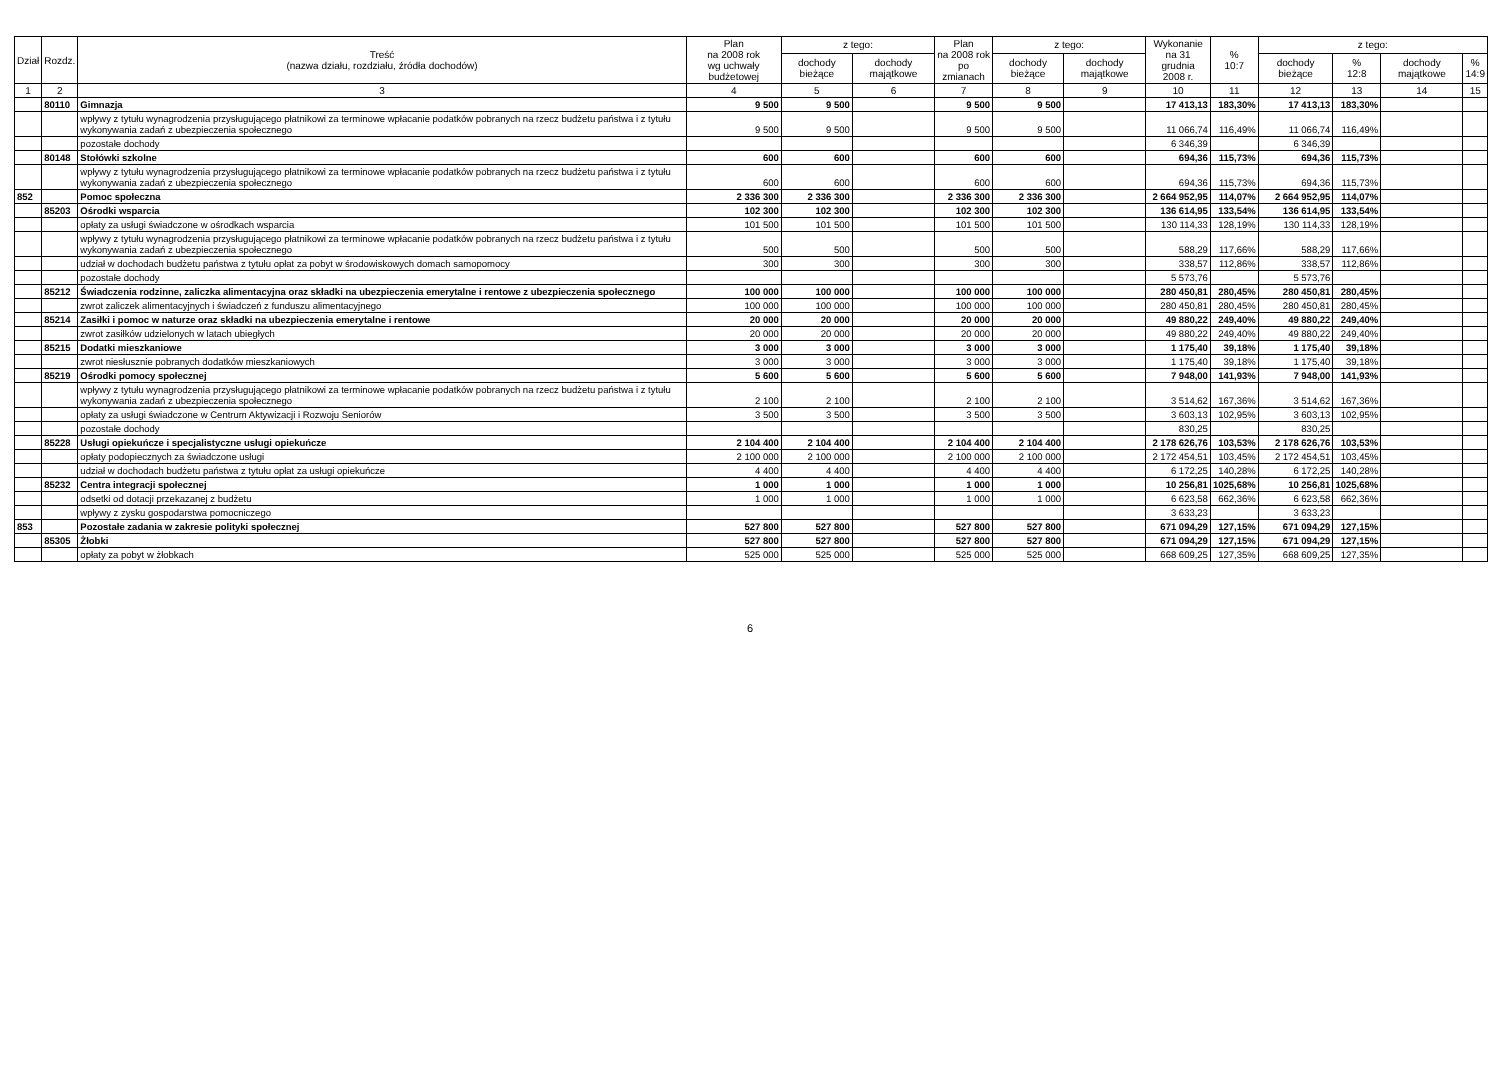| Dział | Rozdz. | Treść (nazwa działu, rozdziału, źródła dochodów) | Plan na 2008 rok wg uchwały budżetowej | z tego: | | Plan na 2008 rok po zmianach | z tego: | | Wykonanie na 31 grudnia 2008 r. | % 10:7 | z tego: | | | |
| --- | --- | --- | --- | --- | --- | --- | --- | --- | --- | --- | --- | --- | --- | --- |
| | | | | dochody bieżące | dochody majątkowe | | dochody bieżące | dochody majątkowe | | | dochody bieżące | % 12:8 | dochody majątkowe | % 14:9 |
| 1 | 2 | 3 | 4 | 5 | 6 | 7 | 8 | 9 | 10 | 11 | 12 | 13 | 14 | 15 |
| | 80110 | Gimnazja | 9 500 | 9 500 | | 9 500 | 9 500 | | 17 413,13 | 183,30% | 17 413,13 | 183,30% | | |
| | | wpływy z tytułu wynagrodzenia przysługującego płatnikowi za terminowe wpłacanie podatków pobranych na rzecz budżetu państwa i z tytułu wykonywania zadań z ubezpieczenia społecznego | 9 500 | 9 500 | | 9 500 | 9 500 | | 11 066,74 | 116,49% | 11 066,74 | 116,49% | | |
| | | pozostałe dochody | | | | | | | 6 346,39 | | 6 346,39 | | | |
| | 80148 | Stołówki szkolne | 600 | 600 | | 600 | 600 | | 694,36 | 115,73% | 694,36 | 115,73% | | |
| | | wpływy z tytułu wynagrodzenia przysługującego płatnikowi za terminowe wpłacanie podatków pobranych na rzecz budżetu państwa i z tytułu wykonywania zadań z ubezpieczenia społecznego | 600 | 600 | | 600 | 600 | | 694,36 | 115,73% | 694,36 | 115,73% | | |
| 852 | | Pomoc społeczna | 2 336 300 | 2 336 300 | | 2 336 300 | 2 336 300 | | 2 664 952,95 | 114,07% | 2 664 952,95 | 114,07% | | |
| | 85203 | Ośrodki wsparcia | 102 300 | 102 300 | | 102 300 | 102 300 | | 136 614,95 | 133,54% | 136 614,95 | 133,54% | | |
| | | opłaty za usługi świadczone w ośrodkach wsparcia | 101 500 | 101 500 | | 101 500 | 101 500 | | 130 114,33 | 128,19% | 130 114,33 | 128,19% | | |
| | | wpływy z tytułu wynagrodzenia przysługującego płatnikowi za terminowe wpłacanie podatków pobranych na rzecz budżetu państwa i z tytułu wykonywania zadań z ubezpieczenia społecznego | 500 | 500 | | 500 | 500 | | 588,29 | 117,66% | 588,29 | 117,66% | | |
| | | udział w dochodach budżetu państwa z tytułu opłat za pobyt w środowiskowych domach samopomocy | 300 | 300 | | 300 | 300 | | 338,57 | 112,86% | 338,57 | 112,86% | | |
| | | pozostałe dochody | | | | | | | 5 573,76 | | 5 573,76 | | | |
| | 85212 | Świadczenia rodzinne, zaliczka alimentacyjna oraz składki na ubezpieczenia emerytalne i rentowe z ubezpieczenia społecznego | 100 000 | 100 000 | | 100 000 | 100 000 | | 280 450,81 | 280,45% | 280 450,81 | 280,45% | | |
| | | zwrot zaliczek alimentacyjnych i świadczeń z funduszu alimentacyjnego | 100 000 | 100 000 | | 100 000 | 100 000 | | 280 450,81 | 280,45% | 280 450,81 | 280,45% | | |
| | 85214 | Zasiłki i pomoc w naturze oraz składki na ubezpieczenia emerytalne i rentowe | 20 000 | 20 000 | | 20 000 | 20 000 | | 49 880,22 | 249,40% | 49 880,22 | 249,40% | | |
| | | zwrot zasiłków udzielonych w latach ubiegłych | 20 000 | 20 000 | | 20 000 | 20 000 | | 49 880,22 | 249,40% | 49 880,22 | 249,40% | | |
| | 85215 | Dodatki mieszkaniowe | 3 000 | 3 000 | | 3 000 | 3 000 | | 1 175,40 | 39,18% | 1 175,40 | 39,18% | | |
| | | zwrot niesłusznie pobranych dodatków mieszkaniowych | 3 000 | 3 000 | | 3 000 | 3 000 | | 1 175,40 | 39,18% | 1 175,40 | 39,18% | | |
| | 85219 | Ośrodki pomocy społecznej | 5 600 | 5 600 | | 5 600 | 5 600 | | 7 948,00 | 141,93% | 7 948,00 | 141,93% | | |
| | | wpływy z tytułu wynagrodzenia przysługującego płatnikowi za terminowe wpłacanie podatków pobranych na rzecz budżetu państwa i z tytułu wykonywania zadań z ubezpieczenia społecznego | 2 100 | 2 100 | | 2 100 | 2 100 | | 3 514,62 | 167,36% | 3 514,62 | 167,36% | | |
| | | opłaty za usługi świadczone w Centrum Aktywizacji i Rozwoju Seniorów | 3 500 | 3 500 | | 3 500 | 3 500 | | 3 603,13 | 102,95% | 3 603,13 | 102,95% | | |
| | | pozostałe dochody | | | | | | | 830,25 | | 830,25 | | | |
| | 85228 | Usługi opiekuńcze i specjalistyczne usługi opiekuńcze | 2 104 400 | 2 104 400 | | 2 104 400 | 2 104 400 | | 2 178 626,76 | 103,53% | 2 178 626,76 | 103,53% | | |
| | | opłaty podopiecznych za świadczone usługi | 2 100 000 | 2 100 000 | | 2 100 000 | 2 100 000 | | 2 172 454,51 | 103,45% | 2 172 454,51 | 103,45% | | |
| | | udział w dochodach budżetu państwa z tytułu opłat za usługi opiekuńcze | 4 400 | 4 400 | | 4 400 | 4 400 | | 6 172,25 | 140,28% | 6 172,25 | 140,28% | | |
| | 85232 | Centra integracji społecznej | 1 000 | 1 000 | | 1 000 | 1 000 | | 10 256,81 | 1025,68% | 10 256,81 | 1025,68% | | |
| | | odsetki od dotacji przekazanej z budżetu | 1 000 | 1 000 | | 1 000 | 1 000 | | 6 623,58 | 662,36% | 6 623,58 | 662,36% | | |
| | | wpływy z zysku gospodarstwa pomocniczego | | | | | | | 3 633,23 | | 3 633,23 | | | |
| 853 | | Pozostałe zadania w zakresie polityki społecznej | 527 800 | 527 800 | | 527 800 | 527 800 | | 671 094,29 | 127,15% | 671 094,29 | 127,15% | | |
| | 85305 | Żłobki | 527 800 | 527 800 | | 527 800 | 527 800 | | 671 094,29 | 127,15% | 671 094,29 | 127,15% | | |
| | | opłaty za pobyt w żłobkach | 525 000 | 525 000 | | 525 000 | 525 000 | | 668 609,25 | 127,35% | 668 609,25 | 127,35% | | |
6